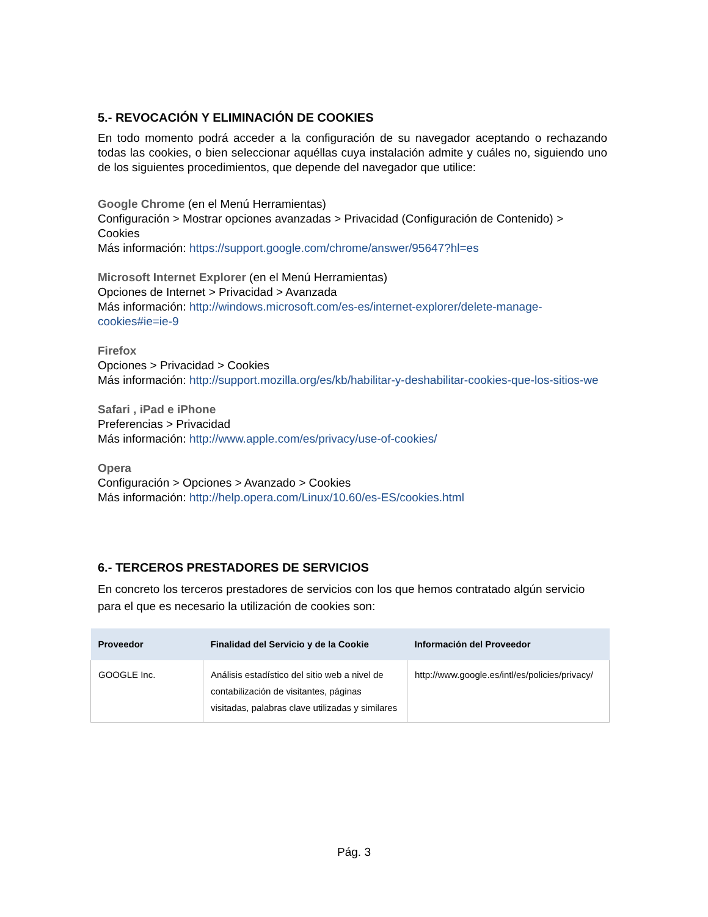5.- REVOCACIÓN Y ELIMINACIÓN DE COOKIES
En todo momento podrá acceder a la configuración de su navegador aceptando o rechazando todas las cookies, o bien seleccionar aquéllas cuya instalación admite y cuáles no, siguiendo uno de los siguientes procedimientos, que depende del navegador que utilice:
Google Chrome (en el Menú Herramientas)
Configuración > Mostrar opciones avanzadas > Privacidad (Configuración de Contenido) > Cookies
Más información: https://support.google.com/chrome/answer/95647?hl=es
Microsoft Internet Explorer (en el Menú Herramientas)
Opciones de Internet > Privacidad > Avanzada
Más información: http://windows.microsoft.com/es-es/internet-explorer/delete-manage-cookies#ie=ie-9
Firefox
Opciones > Privacidad > Cookies
Más información: http://support.mozilla.org/es/kb/habilitar-y-deshabilitar-cookies-que-los-sitios-we
Safari , iPad e iPhone
Preferencias > Privacidad
Más información: http://www.apple.com/es/privacy/use-of-cookies/
Opera
Configuración > Opciones > Avanzado > Cookies
Más información: http://help.opera.com/Linux/10.60/es-ES/cookies.html
6.- TERCEROS PRESTADORES DE SERVICIOS
En concreto los terceros prestadores de servicios con los que hemos contratado algún servicio para el que es necesario la utilización de cookies son:
| Proveedor | Finalidad del Servicio y de la Cookie | Información del Proveedor |
| --- | --- | --- |
| GOOGLE Inc. | Análisis estadístico del sitio web a nivel de contabilización de visitantes, páginas visitadas, palabras clave utilizadas y similares | http://www.google.es/intl/es/policies/privacy/ |
Pág. 3